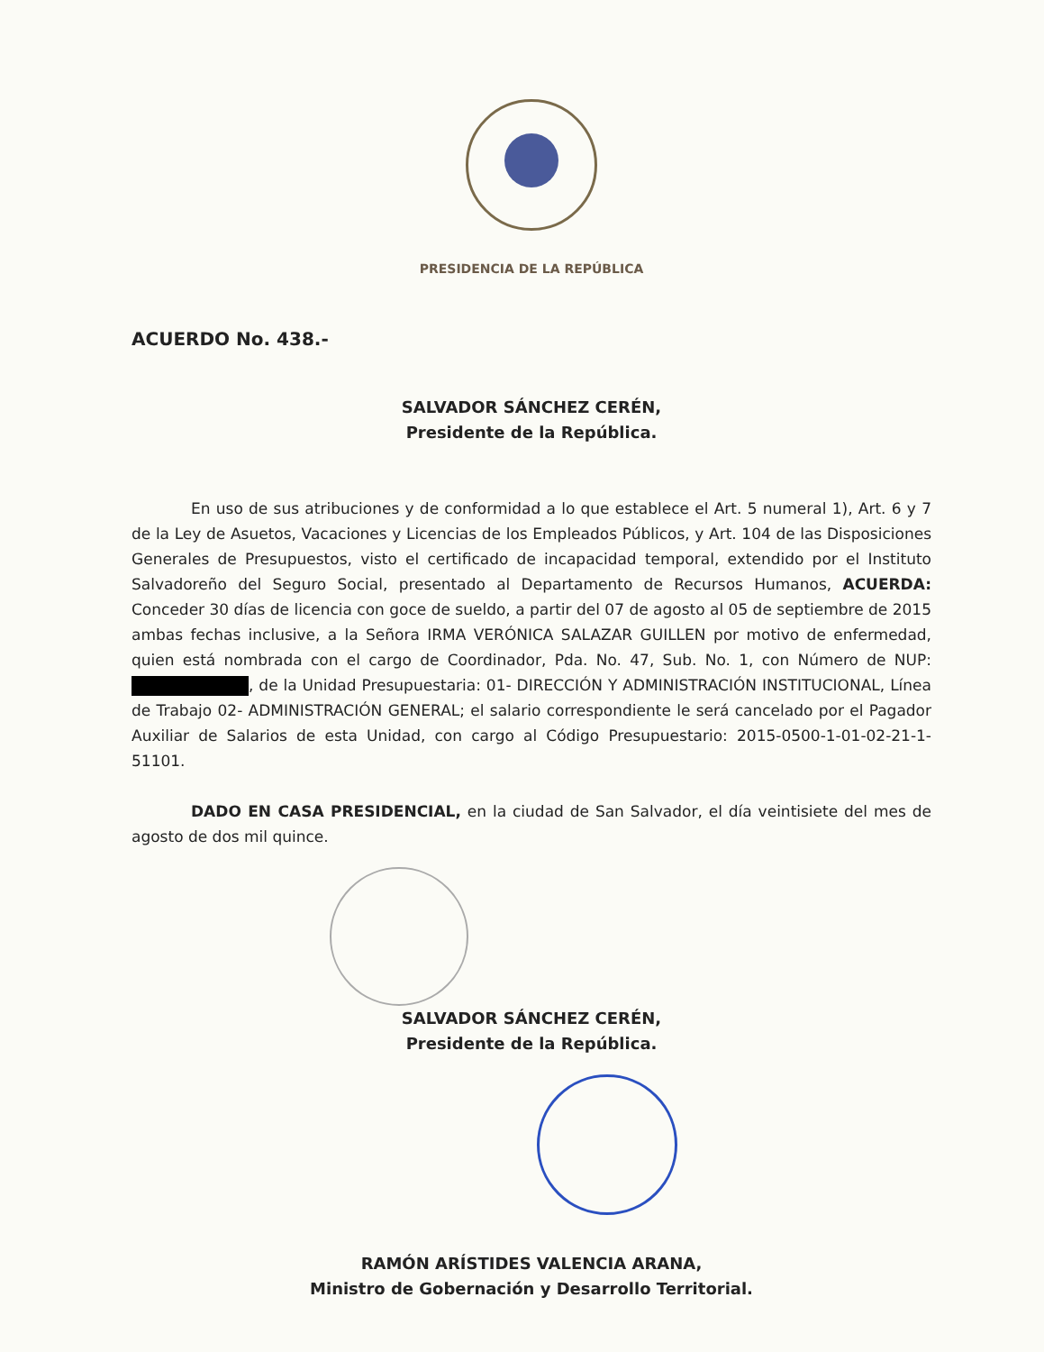PRESIDENCIA DE LA REPÚBLICA
ACUERDO No. 438.-
SALVADOR SÁNCHEZ CERÉN,
Presidente de la República.
En uso de sus atribuciones y de conformidad a lo que establece el Art. 5 numeral 1), Art. 6 y 7 de la Ley de Asuetos, Vacaciones y Licencias de los Empleados Públicos, y Art. 104 de las Disposiciones Generales de Presupuestos, visto el certificado de incapacidad temporal, extendido por el Instituto Salvadoreño del Seguro Social, presentado al Departamento de Recursos Humanos, ACUERDA: Conceder 30 días de licencia con goce de sueldo, a partir del 07 de agosto al 05 de septiembre de 2015 ambas fechas inclusive, a la Señora IRMA VERÓNICA SALAZAR GUILLEN por motivo de enfermedad, quien está nombrada con el cargo de Coordinador, Pda. No. 47, Sub. No. 1, con Número de NUP: , de la Unidad Presupuestaria: 01- DIRECCIÓN Y ADMINISTRACIÓN INSTITUCIONAL, Línea de Trabajo 02- ADMINISTRACIÓN GENERAL; el salario correspondiente le será cancelado por el Pagador Auxiliar de Salarios de esta Unidad, con cargo al Código Presupuestario: 2015-0500-1-01-02-21-1-51101.
DADO EN CASA PRESIDENCIAL, en la ciudad de San Salvador, el día veintisiete del mes de agosto de dos mil quince.
SALVADOR SÁNCHEZ CERÉN,
Presidente de la República.
RAMÓN ARÍSTIDES VALENCIA ARANA,
Ministro de Gobernación y Desarrollo Territorial.